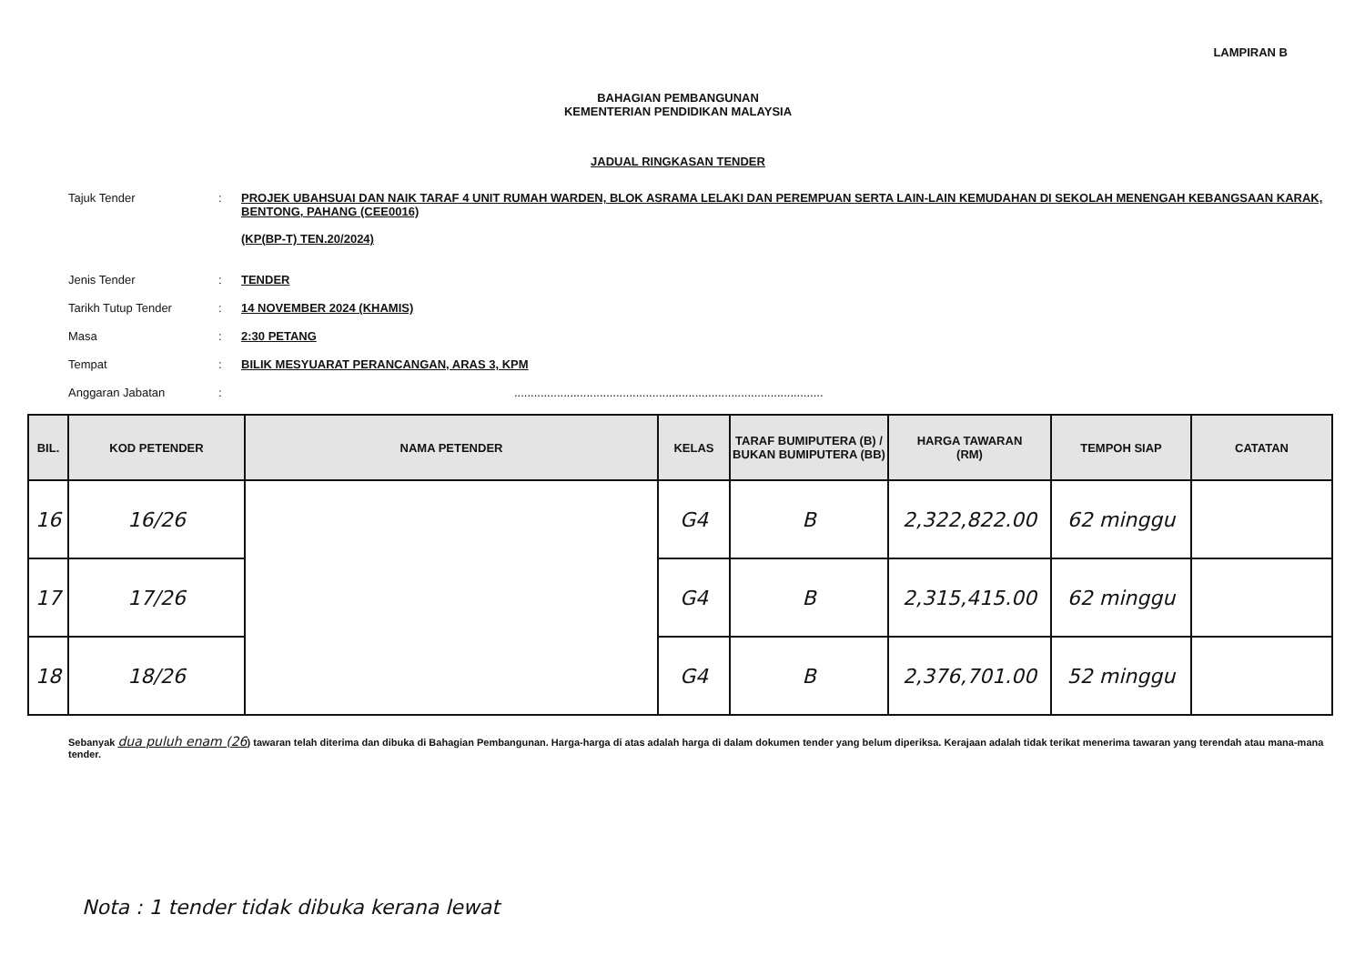LAMPIRAN B
BAHAGIAN PEMBANGUNAN
KEMENTERIAN PENDIDIKAN MALAYSIA
JADUAL RINGKASAN TENDER
Tajuk Tender : PROJEK UBAHSUAI DAN NAIK TARAF 4 UNIT RUMAH WARDEN, BLOK ASRAMA LELAKI DAN PEREMPUAN SERTA LAIN-LAIN KEMUDAHAN DI SEKOLAH MENENGAH KEBANGSAAN KARAK, BENTONG, PAHANG (CEE0016)
(KP(BP-T) TEN.20/2024)
Jenis Tender : TENDER
Tarikh Tutup Tender : 14 NOVEMBER 2024 (KHAMIS)
Masa : 2:30 PETANG
Tempat : BILIK MESYUARAT PERANCANGAN, ARAS 3, KPM
Anggaran Jabatan : ..............................................................................................
| BIL. | KOD PETENDER | NAMA PETENDER | KELAS | TARAF BUMIPUTERA (B) / BUKAN BUMIPUTERA (BB) | HARGA TAWARAN (RM) | TEMPOH SIAP | CATATAN |
| --- | --- | --- | --- | --- | --- | --- | --- |
| 16 | 16/26 | | G4 | B | 2,322,822.00 | 62 minggu | |
| 17 | 17/26 | | G4 | B | 2,315,415.00 | 62 minggu | |
| 18 | 18/26 | | G4 | B | 2,376,701.00 | 52 minggu | |
Sebanyak dua puluh enam (26) tawaran telah diterima dan dibuka di Bahagian Pembangunan. Harga-harga di atas adalah harga di dalam dokumen tender yang belum diperiksa. Kerajaan adalah tidak terikat menerima tawaran yang terendah atau mana-mana tender.
Nota : 1 tender tidak dibuka kerana lewat